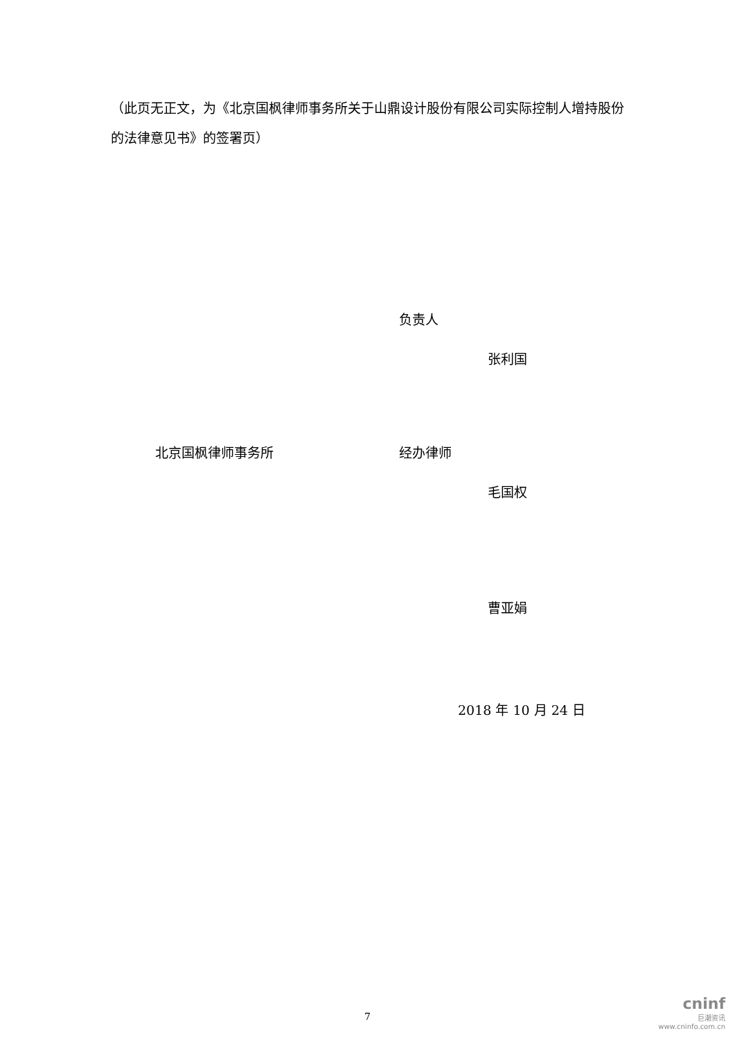（此页无正文，为《北京国枫律师事务所关于山鼎设计股份有限公司实际控制人增持股份的法律意见书》的签署页）
负责人
张利国
北京国枫律师事务所 经办律师
毛国权
曹亚娟
2018 年 10 月 24 日
7
cninf
巨潮资讯
www.cninfo.com.cn